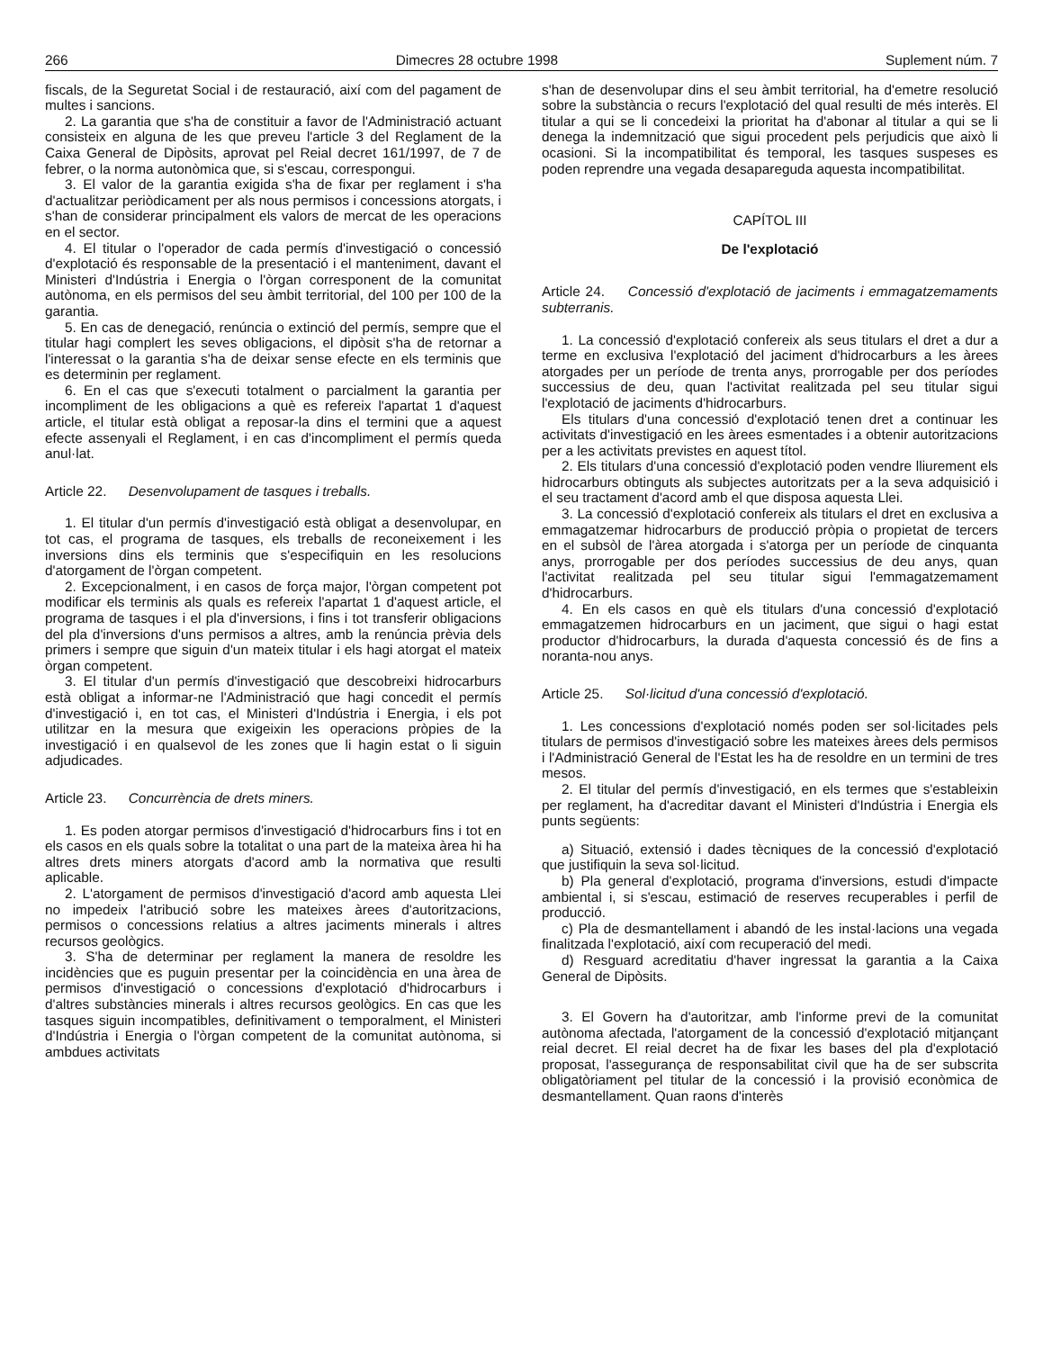266 Dimecres 28 octubre 1998 Suplement núm. 7
fiscals, de la Seguretat Social i de restauració, així com del pagament de multes i sancions.
2. La garantia que s'ha de constituir a favor de l'Administració actuant consisteix en alguna de les que preveu l'article 3 del Reglament de la Caixa General de Dipòsits, aprovat pel Reial decret 161/1997, de 7 de febrer, o la norma autonòmica que, si s'escau, correspongui.
3. El valor de la garantia exigida s'ha de fixar per reglament i s'ha d'actualitzar periòdicament per als nous permisos i concessions atorgats, i s'han de considerar principalment els valors de mercat de les operacions en el sector.
4. El titular o l'operador de cada permís d'investigació o concessió d'explotació és responsable de la presentació i el manteniment, davant el Ministeri d'Indústria i Energia o l'òrgan corresponent de la comunitat autònoma, en els permisos del seu àmbit territorial, del 100 per 100 de la garantia.
5. En cas de denegació, renúncia o extinció del permís, sempre que el titular hagi complert les seves obligacions, el dipòsit s'ha de retornar a l'interessat o la garantia s'ha de deixar sense efecte en els terminis que es determinin per reglament.
6. En el cas que s'executi totalment o parcialment la garantia per incompliment de les obligacions a què es refereix l'apartat 1 d'aquest article, el titular està obligat a reposar-la dins el termini que a aquest efecte assenyali el Reglament, i en cas d'incompliment el permís queda anul·lat.
Article 22. Desenvolupament de tasques i treballs.
1. El titular d'un permís d'investigació està obligat a desenvolupar, en tot cas, el programa de tasques, els treballs de reconeixement i les inversions dins els terminis que s'especifiquin en les resolucions d'atorgament de l'òrgan competent.
2. Excepcionalment, i en casos de força major, l'òrgan competent pot modificar els terminis als quals es refereix l'apartat 1 d'aquest article, el programa de tasques i el pla d'inversions, i fins i tot transferir obligacions del pla d'inversions d'uns permisos a altres, amb la renúncia prèvia dels primers i sempre que siguin d'un mateix titular i els hagi atorgat el mateix òrgan competent.
3. El titular d'un permís d'investigació que descobreixi hidrocarburs està obligat a informar-ne l'Administració que hagi concedit el permís d'investigació i, en tot cas, el Ministeri d'Indústria i Energia, i els pot utilitzar en la mesura que exigeixin les operacions pròpies de la investigació i en qualsevol de les zones que li hagin estat o li siguin adjudicades.
Article 23. Concurrència de drets miners.
1. Es poden atorgar permisos d'investigació d'hidrocarburs fins i tot en els casos en els quals sobre la totalitat o una part de la mateixa àrea hi ha altres drets miners atorgats d'acord amb la normativa que resulti aplicable.
2. L'atorgament de permisos d'investigació d'acord amb aquesta Llei no impedeix l'atribució sobre les mateixes àrees d'autoritzacions, permisos o concessions relatius a altres jaciments minerals i altres recursos geològics.
3. S'ha de determinar per reglament la manera de resoldre les incidències que es puguin presentar per la coincidència en una àrea de permisos d'investigació o concessions d'explotació d'hidrocarburs i d'altres substàncies minerals i altres recursos geològics. En cas que les tasques siguin incompatibles, definitivament o temporalment, el Ministeri d'Indústria i Energia o l'òrgan competent de la comunitat autònoma, si ambdues activitats
s'han de desenvolupar dins el seu àmbit territorial, ha d'emetre resolució sobre la substància o recurs l'explotació del qual resulti de més interès. El titular a qui se li concedeixi la prioritat ha d'abonar al titular a qui se li denega la indemnització que sigui procedent pels perjudicis que això li ocasioni. Si la incompatibilitat és temporal, les tasques suspeses es poden reprendre una vegada desapareguda aquesta incompatibilitat.
CAPÍTOL III
De l'explotació
Article 24. Concessió d'explotació de jaciments i emmagatzemaments subterranis.
1. La concessió d'explotació confereix als seus titulars el dret a dur a terme en exclusiva l'explotació del jaciment d'hidrocarburs a les àrees atorgades per un període de trenta anys, prorrogable per dos períodes successius de deu, quan l'activitat realitzada pel seu titular sigui l'explotació de jaciments d'hidrocarburs.
Els titulars d'una concessió d'explotació tenen dret a continuar les activitats d'investigació en les àrees esmentades i a obtenir autoritzacions per a les activitats previstes en aquest títol.
2. Els titulars d'una concessió d'explotació poden vendre lliurement els hidrocarburs obtinguts als subjectes autoritzats per a la seva adquisició i el seu tractament d'acord amb el que disposa aquesta Llei.
3. La concessió d'explotació confereix als titulars el dret en exclusiva a emmagatzemar hidrocarburs de producció pròpia o propietat de tercers en el subsòl de l'àrea atorgada i s'atorga per un període de cinquanta anys, prorrogable per dos períodes successius de deu anys, quan l'activitat realitzada pel seu titular sigui l'emmagatzemament d'hidrocarburs.
4. En els casos en què els titulars d'una concessió d'explotació emmagatzemen hidrocarburs en un jaciment, que sigui o hagi estat productor d'hidrocarburs, la durada d'aquesta concessió és de fins a noranta-nou anys.
Article 25. Sol·licitud d'una concessió d'explotació.
1. Les concessions d'explotació només poden ser sol·licitades pels titulars de permisos d'investigació sobre les mateixes àrees dels permisos i l'Administració General de l'Estat les ha de resoldre en un termini de tres mesos.
2. El titular del permís d'investigació, en els termes que s'estableixin per reglament, ha d'acreditar davant el Ministeri d'Indústria i Energia els punts següents:
a) Situació, extensió i dades tècniques de la concessió d'explotació que justifiquin la seva sol·licitud.
b) Pla general d'explotació, programa d'inversions, estudi d'impacte ambiental i, si s'escau, estimació de reserves recuperables i perfil de producció.
c) Pla de desmantellament i abandó de les instal·lacions una vegada finalitzada l'explotació, així com recuperació del medi.
d) Resguard acreditatiu d'haver ingressat la garantia a la Caixa General de Dipòsits.
3. El Govern ha d'autoritzar, amb l'informe previ de la comunitat autònoma afectada, l'atorgament de la concessió d'explotació mitjançant reial decret. El reial decret ha de fixar les bases del pla d'explotació proposat, l'assegurança de responsabilitat civil que ha de ser subscrita obligatòriament pel titular de la concessió i la provisió econòmica de desmantellament. Quan raons d'interès